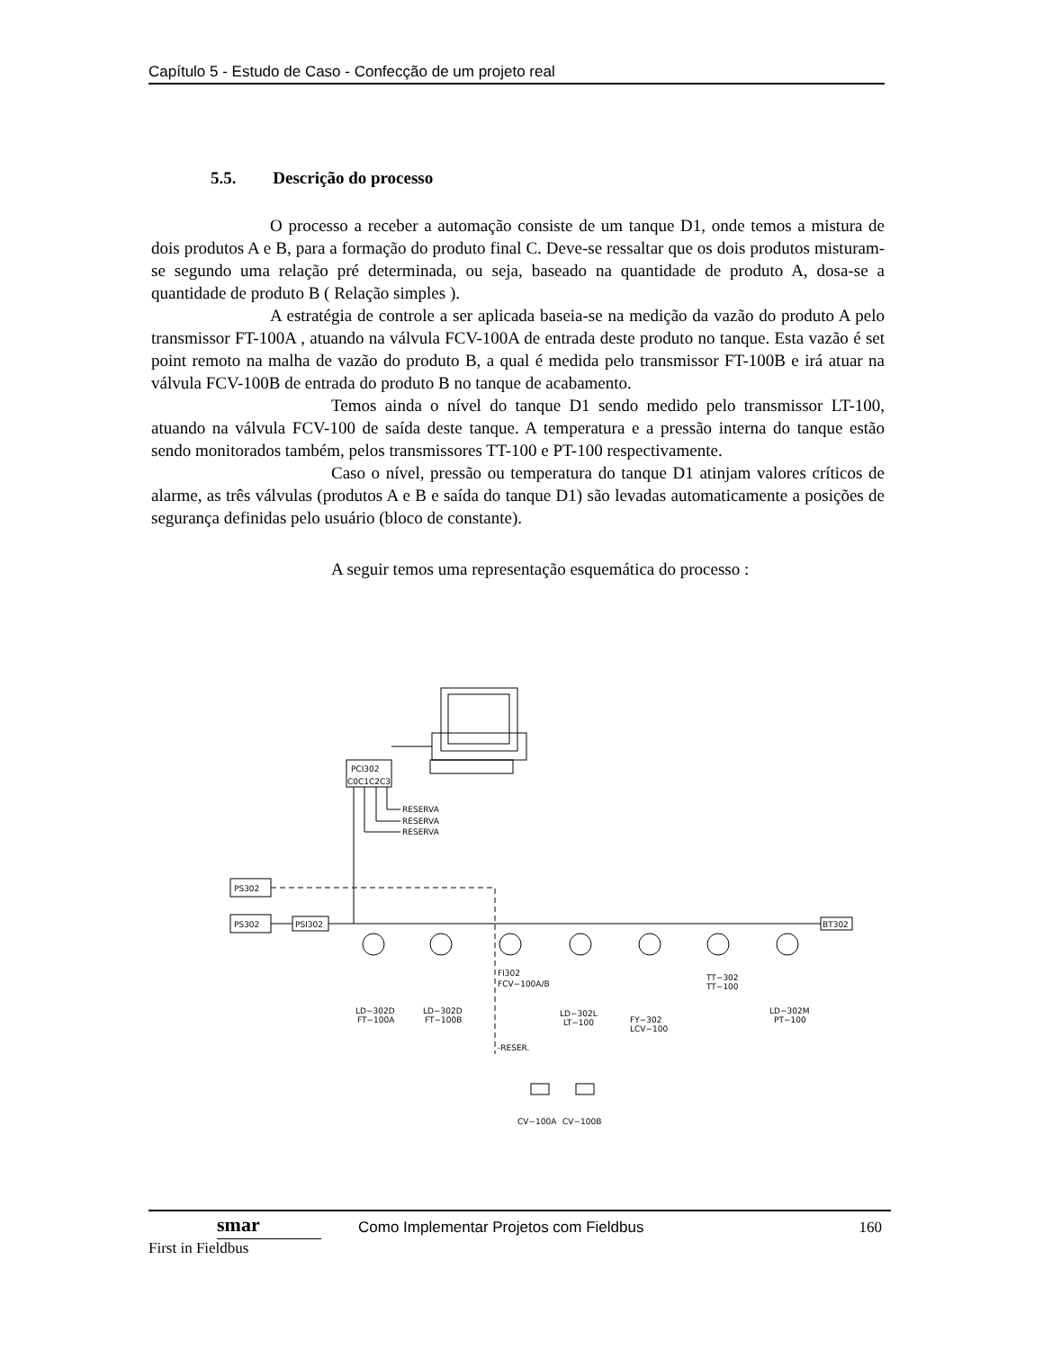Capítulo 5 - Estudo de Caso - Confecção de um projeto real
5.5. Descrição do processo
O processo a receber a automação consiste de um tanque D1, onde temos a mistura de dois produtos A e B, para a formação do produto final C. Deve-se ressaltar que os dois produtos misturam-se segundo uma relação pré determinada, ou seja, baseado na quantidade de produto A, dosa-se a quantidade de produto B ( Relação simples ).
A estratégia de controle a ser aplicada baseia-se na medição da vazão do produto A pelo transmissor FT-100A , atuando na válvula FCV-100A de entrada deste produto no tanque. Esta vazão é set point remoto na malha de vazão do produto B, a qual é medida pelo transmissor FT-100B e irá atuar na válvula FCV-100B de entrada do produto B no tanque de acabamento.
Temos ainda o nível do tanque D1 sendo medido pelo transmissor LT-100, atuando na válvula FCV-100 de saída deste tanque. A temperatura e a pressão interna do tanque estão sendo monitorados também, pelos transmissores TT-100 e PT-100 respectivamente.
Caso o nível, pressão ou temperatura do tanque D1 atinjam valores críticos de alarme, as três válvulas (produtos A e B e saída do tanque D1) são levadas automaticamente a posições de segurança definidas pelo usuário (bloco de constante).
A seguir temos uma representação esquemática do processo :
PCI302
C0C1C2C3
RESERVA
RESERVA
RESERVA
PS302
PS302
PSI302
BT302
LD−302D
FT−100A
LD−302D
FT−100B
FI302
FCV−100A/B
-RESER.
LD−302L
LT−100
FY−302
LCV−100
TT−302
TT−100
LD−302M
PT−100
CV−100A
CV−100B
smar
First in Fieldbus
Como Implementar Projetos com Fieldbus
160